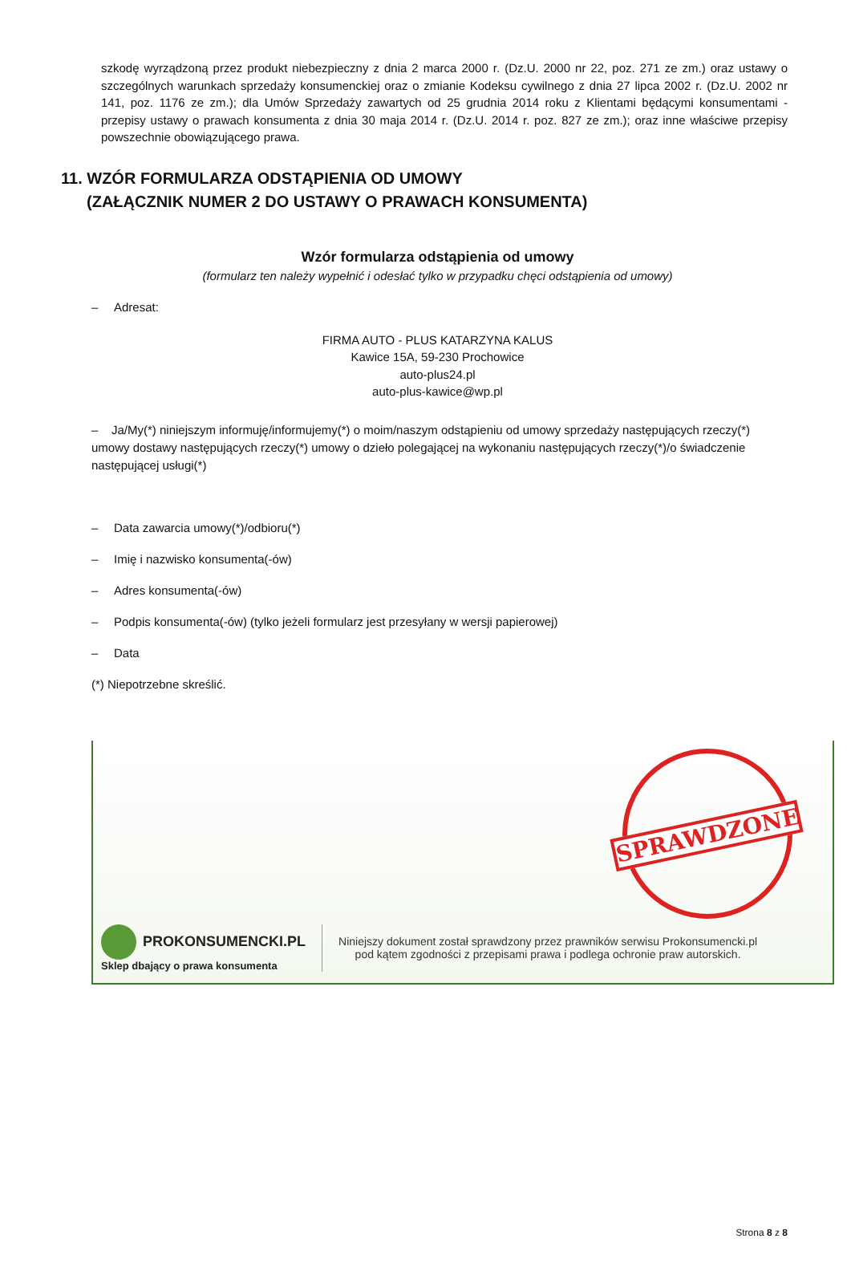szkodę wyrządzoną przez produkt niebezpieczny z dnia 2 marca 2000 r. (Dz.U. 2000 nr 22, poz. 271 ze zm.) oraz ustawy o szczególnych warunkach sprzedaży konsumenckiej oraz o zmianie Kodeksu cywilnego z dnia 27 lipca 2002 r. (Dz.U. 2002 nr 141, poz. 1176 ze zm.); dla Umów Sprzedaży zawartych od 25 grudnia 2014 roku z Klientami będącymi konsumentami - przepisy ustawy o prawach konsumenta z dnia 30 maja 2014 r. (Dz.U. 2014 r. poz. 827 ze zm.); oraz inne właściwe przepisy powszechnie obowiązującego prawa.
11. WZÓR FORMULARZA ODSTĄPIENIA OD UMOWY
(ZAŁĄCZNIK NUMER 2 DO USTAWY O PRAWACH KONSUMENTA)
Wzór formularza odstąpienia od umowy
(formularz ten należy wypełnić i odesłać tylko w przypadku chęci odstąpienia od umowy)
– Adresat:
FIRMA AUTO - PLUS KATARZYNA KALUS
Kawice 15A, 59-230 Prochowice
auto-plus24.pl
auto-plus-kawice@wp.pl
– Ja/My(*) niniejszym informuję/informujemy(*) o moim/naszym odstąpieniu od umowy sprzedaży następujących rzeczy(*) umowy dostawy następujących rzeczy(*) umowy o dzieło polegającej na wykonaniu następujących rzeczy(*)/o świadczenie następującej usługi(*)
– Data zawarcia umowy(*)/odbioru(*)
– Imię i nazwisko konsumenta(-ów)
– Adres konsumenta(-ów)
– Podpis konsumenta(-ów) (tylko jeżeli formularz jest przesyłany w wersji papierowej)
– Data
(*) Niepotrzebne skreślić.
SPRAWDZONE
PROKONSUMENCKI.PL
Sklep dbający o prawa konsumenta
Niniejszy dokument został sprawdzony przez prawników serwisu Prokonsumencki.pl
pod kątem zgodności z przepisami prawa i podlega ochronie praw autorskich.
Strona 8 z 8